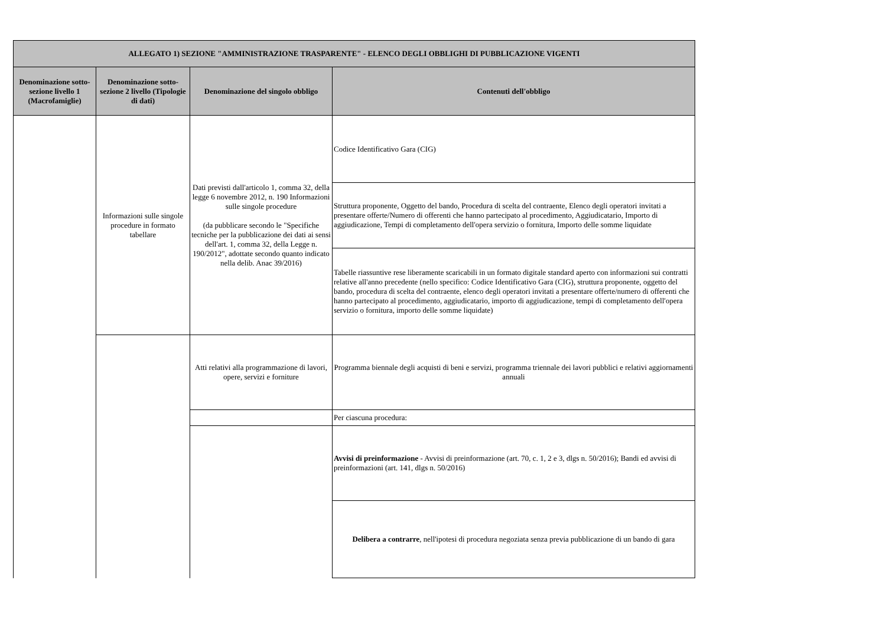| ALLEGATO 1) SEZIONE "AMMINISTRAZIONE TRASPARENTE" - ELENCO DEGLI OBBLIGHI DI PUBBLICAZIONE VIGENTI | | | |
| --- | --- | --- | --- |
| Denominazione sotto-sezione livello 1 (Macrofamiglie) | Denominazione sotto-sezione 2 livello (Tipologie di dati) | Denominazione del singolo obbligo | Contenuti dell'obbligo |
| | Informazioni sulle singole procedure in formato tabellare | Dati previsti dall'articolo 1, comma 32, della legge 6 novembre 2012, n. 190 Informazioni sulle singole procedure (da pubblicare secondo le "Specifiche tecniche per la pubblicazione dei dati ai sensi dell'art. 1, comma 32, della Legge n. 190/2012", adottate secondo quanto indicato nella delib. Anac 39/2016) | Codice Identificativo Gara (CIG) |
| | | | Struttura proponente, Oggetto del bando, Procedura di scelta del contraente, Elenco degli operatori invitati a presentare offerte/Numero di offerenti che hanno partecipato al procedimento, Aggiudicatario, Importo di aggiudicazione, Tempi di completamento dell'opera servizio o fornitura, Importo delle somme liquidate |
| | | | Tabelle riassuntive rese liberamente scaricabili in un formato digitale standard aperto con informazioni sui contratti relative all'anno precedente (nello specifico: Codice Identificativo Gara (CIG), struttura proponente, oggetto del bando, procedura di scelta del contraente, elenco degli operatori invitati a presentare offerte/numero di offerenti che hanno partecipato al procedimento, aggiudicatario, importo di aggiudicazione, tempi di completamento dell'opera servizio o fornitura, importo delle somme liquidate) |
| | | Atti relativi alla programmazione di lavori, opere, servizi e forniture | Programma biennale degli acquisti di beni e servizi, programma triennale dei lavori pubblici e relativi aggiornamenti annuali |
| | | | Per ciascuna procedura: |
| | | | Avvisi di preinformazione - Avvisi di preinformazione (art. 70, c. 1, 2 e 3, dlgs n. 50/2016); Bandi ed avvisi di preinformazioni (art. 141, dlgs n. 50/2016) |
| | | | Delibera a contrarre , nell'ipotesi di procedura negoziata senza previa pubblicazione di un bando di gara |